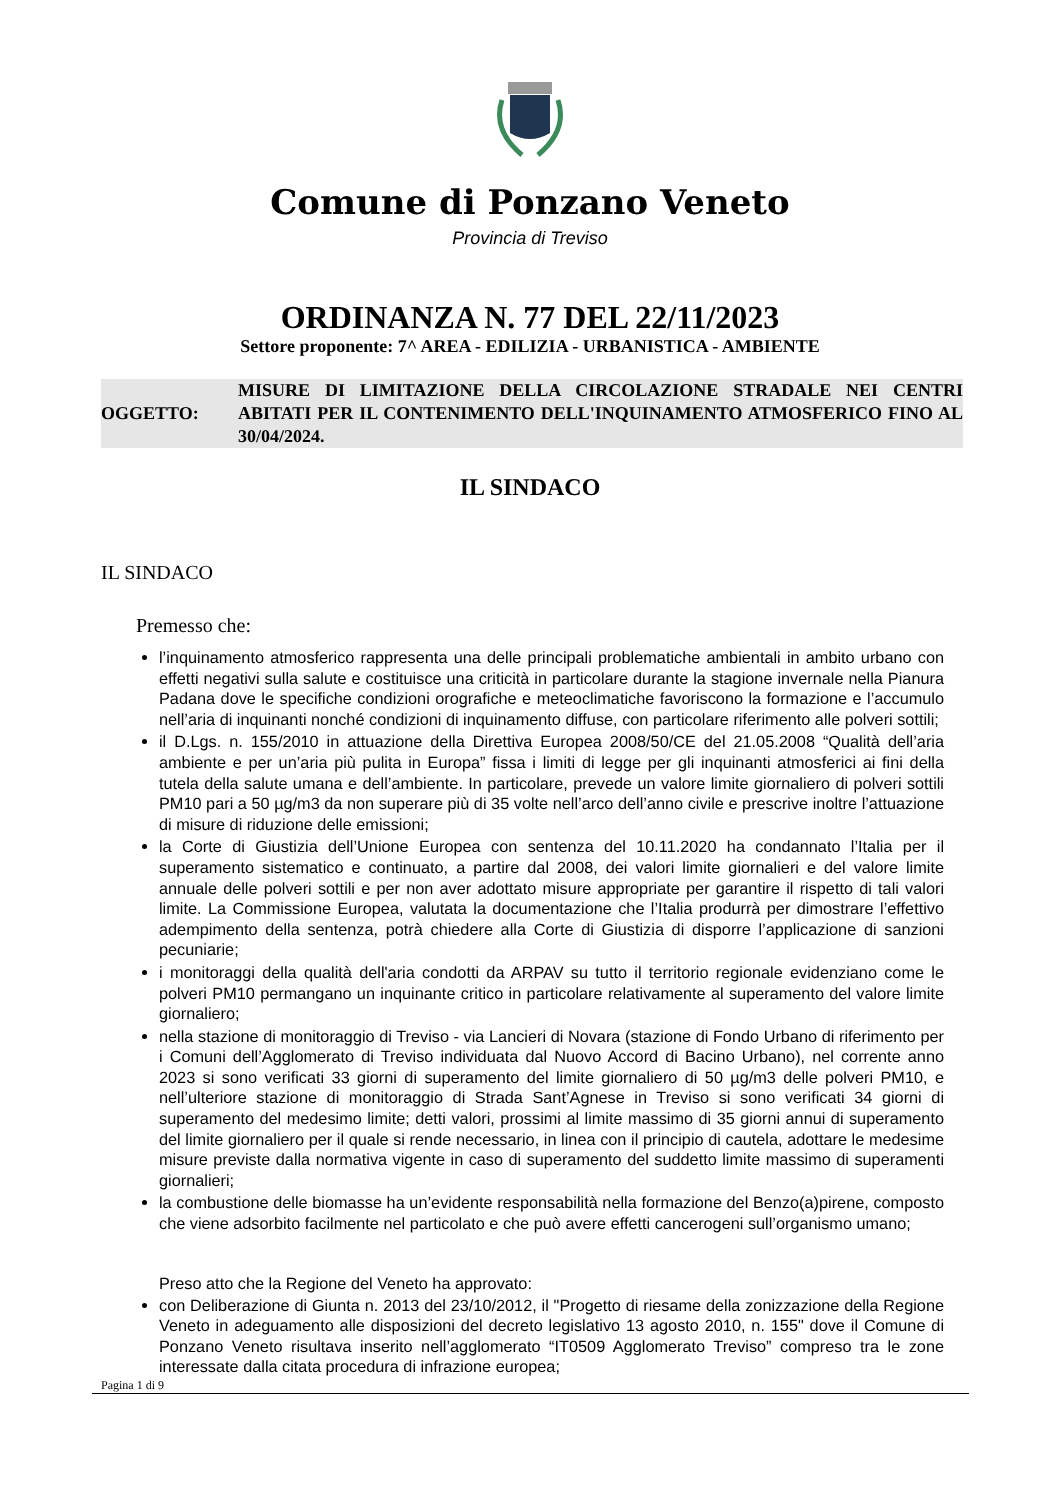Comune di Ponzano Veneto
Provincia di Treviso
ORDINANZA N. 77 DEL 22/11/2023
Settore proponente: 7^ AREA - EDILIZIA - URBANISTICA - AMBIENTE
OGGETTO:
MISURE DI LIMITAZIONE DELLA CIRCOLAZIONE STRADALE NEI CENTRI ABITATI PER IL CONTENIMENTO DELL'INQUINAMENTO ATMOSFERICO FINO AL 30/04/2024.
IL SINDACO
IL SINDACO
Premesso che:
l’inquinamento atmosferico rappresenta una delle principali problematiche ambientali in ambito urbano con effetti negativi sulla salute e costituisce una criticità in particolare durante la stagione invernale nella Pianura Padana dove le specifiche condizioni orografiche e meteoclimatiche favoriscono la formazione e l’accumulo nell’aria di inquinanti nonché condizioni di inquinamento diffuse, con particolare riferimento alle polveri sottili;
il D.Lgs. n. 155/2010 in attuazione della Direttiva Europea 2008/50/CE del 21.05.2008 “Qualità dell’aria ambiente e per un’aria più pulita in Europa” fissa i limiti di legge per gli inquinanti atmosferici ai fini della tutela della salute umana e dell’ambiente. In particolare, prevede un valore limite giornaliero di polveri sottili PM10 pari a 50 µg/m3 da non superare più di 35 volte nell’arco dell’anno civile e prescrive inoltre l’attuazione di misure di riduzione delle emissioni;
la Corte di Giustizia dell’Unione Europea con sentenza del 10.11.2020 ha condannato l’Italia per il superamento sistematico e continuato, a partire dal 2008, dei valori limite giornalieri e del valore limite annuale delle polveri sottili e per non aver adottato misure appropriate per garantire il rispetto di tali valori limite. La Commissione Europea, valutata la documentazione che l’Italia produrrà per dimostrare l’effettivo adempimento della sentenza, potrà chiedere alla Corte di Giustizia di disporre l’applicazione di sanzioni pecuniarie;
i monitoraggi della qualità dell'aria condotti da ARPAV su tutto il territorio regionale evidenziano come le polveri PM10 permangano un inquinante critico in particolare relativamente al superamento del valore limite giornaliero;
nella stazione di monitoraggio di Treviso - via Lancieri di Novara (stazione di Fondo Urbano di riferimento per i Comuni dell’Agglomerato di Treviso individuata dal Nuovo Accord di Bacino Urbano), nel corrente anno 2023 si sono verificati 33 giorni di superamento del limite giornaliero di 50 µg/m3 delle polveri PM10, e nell’ulteriore stazione di monitoraggio di Strada Sant’Agnese in Treviso si sono verificati 34 giorni di superamento del medesimo limite; detti valori, prossimi al limite massimo di 35 giorni annui di superamento del limite giornaliero per il quale si rende necessario, in linea con il principio di cautela, adottare le medesime misure previste dalla normativa vigente in caso di superamento del suddetto limite massimo di superamenti giornalieri;
la combustione delle biomasse ha un’evidente responsabilità nella formazione del Benzo(a)pirene, composto che viene adsorbito facilmente nel particolato e che può avere effetti cancerogeni sull’organismo umano;
Preso atto che la Regione del Veneto ha approvato:
con Deliberazione di Giunta n. 2013 del 23/10/2012, il "Progetto di riesame della zonizzazione della Regione Veneto in adeguamento alle disposizioni del decreto legislativo 13 agosto 2010, n. 155" dove il Comune di Ponzano Veneto risultava inserito nell’agglomerato “IT0509 Agglomerato Treviso” compreso tra le zone interessate dalla citata procedura di infrazione europea;
Pagina 1 di 9